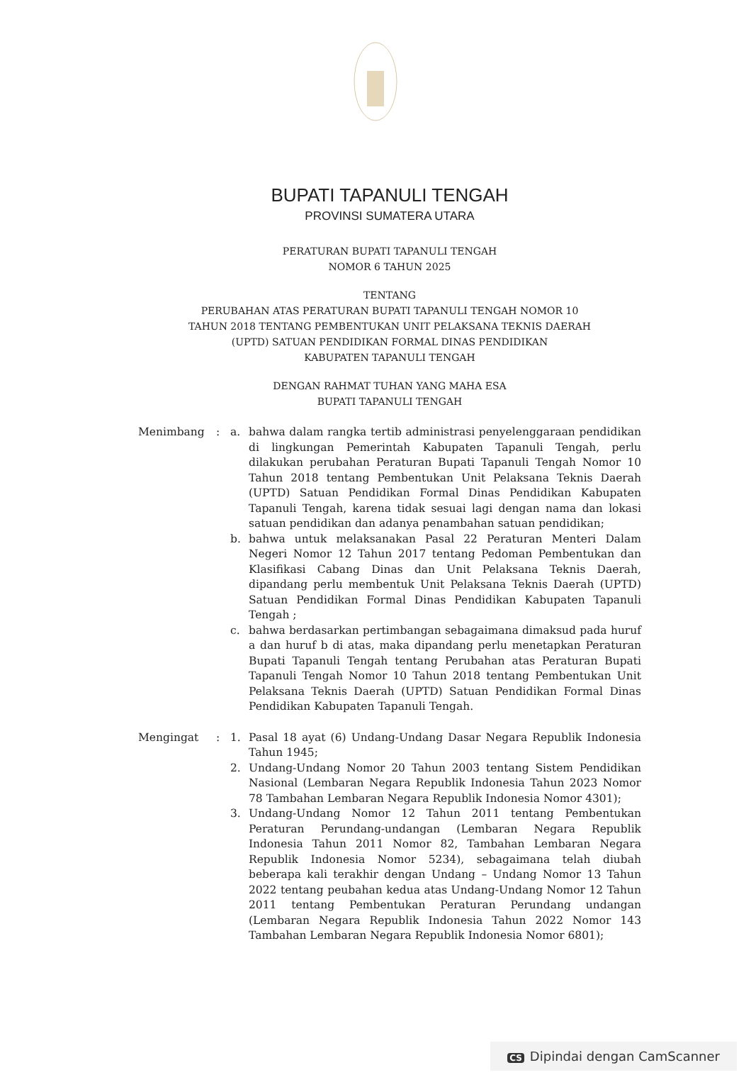BUPATI TAPANULI TENGAH
PROVINSI SUMATERA UTARA
PERATURAN BUPATI TAPANULI TENGAH
NOMOR 6 TAHUN 2025
TENTANG
PERUBAHAN ATAS PERATURAN BUPATI TAPANULI TENGAH NOMOR 10
TAHUN 2018 TENTANG PEMBENTUKAN UNIT PELAKSANA TEKNIS DAERAH
(UPTD) SATUAN PENDIDIKAN FORMAL DINAS PENDIDIKAN
KABUPATEN TAPANULI TENGAH
DENGAN RAHMAT TUHAN YANG MAHA ESA
BUPATI TAPANULI TENGAH
| Menimbang | : | a. | bahwa dalam rangka tertib administrasi penyelenggaraan pendidikan di lingkungan Pemerintah Kabupaten Tapanuli Tengah, perlu dilakukan perubahan Peraturan Bupati Tapanuli Tengah Nomor 10 Tahun 2018 tentang Pembentukan Unit Pelaksana Teknis Daerah (UPTD) Satuan Pendidikan Formal Dinas Pendidikan Kabupaten Tapanuli Tengah, karena tidak sesuai lagi dengan nama dan lokasi satuan pendidikan dan adanya penambahan satuan pendidikan; |
| | | b. | bahwa untuk melaksanakan Pasal 22 Peraturan Menteri Dalam Negeri Nomor 12 Tahun 2017 tentang Pedoman Pembentukan dan Klasifikasi Cabang Dinas dan Unit Pelaksana Teknis Daerah, dipandang perlu membentuk Unit Pelaksana Teknis Daerah (UPTD) Satuan Pendidikan Formal Dinas Pendidikan Kabupaten Tapanuli Tengah ; |
| | | c. | bahwa berdasarkan pertimbangan sebagaimana dimaksud pada huruf a dan huruf b di atas, maka dipandang perlu menetapkan Peraturan Bupati Tapanuli Tengah tentang Perubahan atas Peraturan Bupati Tapanuli Tengah Nomor 10 Tahun 2018 tentang Pembentukan Unit Pelaksana Teknis Daerah (UPTD) Satuan Pendidikan Formal Dinas Pendidikan Kabupaten Tapanuli Tengah. |
| Mengingat | : | 1. | Pasal 18 ayat (6) Undang-Undang Dasar Negara Republik Indonesia Tahun 1945; |
| | | 2. | Undang-Undang Nomor 20 Tahun 2003 tentang Sistem Pendidikan Nasional (Lembaran Negara Republik Indonesia Tahun 2023 Nomor 78 Tambahan Lembaran Negara Republik Indonesia Nomor 4301); |
| | | 3. | Undang-Undang Nomor 12 Tahun 2011 tentang Pembentukan Peraturan Perundang-undangan (Lembaran Negara Republik Indonesia Tahun 2011 Nomor 82, Tambahan Lembaran Negara Republik Indonesia Nomor 5234), sebagaimana telah diubah beberapa kali terakhir dengan Undang – Undang Nomor 13 Tahun 2022 tentang peubahan kedua atas Undang-Undang Nomor 12 Tahun 2011 tentang Pembentukan Peraturan Perundang undangan (Lembaran Negara Republik Indonesia Tahun 2022 Nomor 143 Tambahan Lembaran Negara Republik Indonesia Nomor 6801); |
CS Dipindai dengan CamScanner